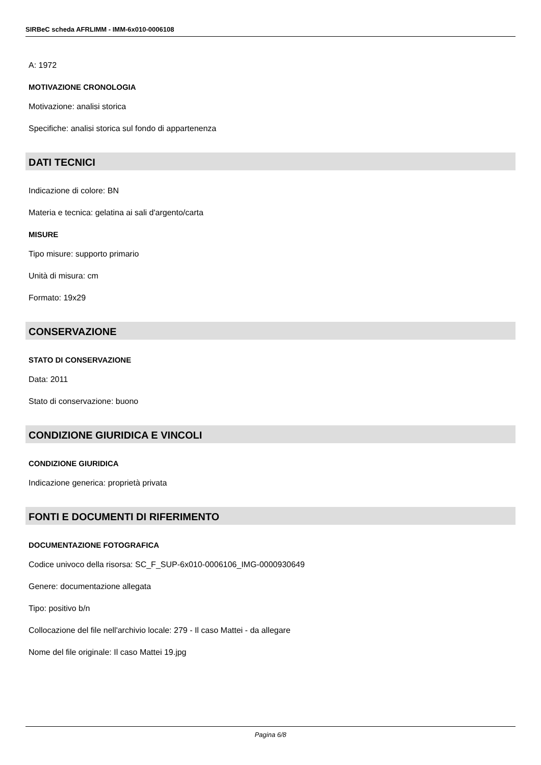SIRBeC scheda AFRLIMM - IMM-6x010-0006108
A: 1972
MOTIVAZIONE CRONOLOGIA
Motivazione: analisi storica
Specifiche: analisi storica sul fondo di appartenenza
DATI TECNICI
Indicazione di colore: BN
Materia e tecnica: gelatina ai sali d'argento/carta
MISURE
Tipo misure: supporto primario
Unità di misura: cm
Formato: 19x29
CONSERVAZIONE
STATO DI CONSERVAZIONE
Data: 2011
Stato di conservazione: buono
CONDIZIONE GIURIDICA E VINCOLI
CONDIZIONE GIURIDICA
Indicazione generica: proprietà privata
FONTI E DOCUMENTI DI RIFERIMENTO
DOCUMENTAZIONE FOTOGRAFICA
Codice univoco della risorsa: SC_F_SUP-6x010-0006106_IMG-0000930649
Genere: documentazione allegata
Tipo: positivo b/n
Collocazione del file nell'archivio locale: 279 - Il caso Mattei - da allegare
Nome del file originale: Il caso Mattei 19.jpg
Pagina 6/8